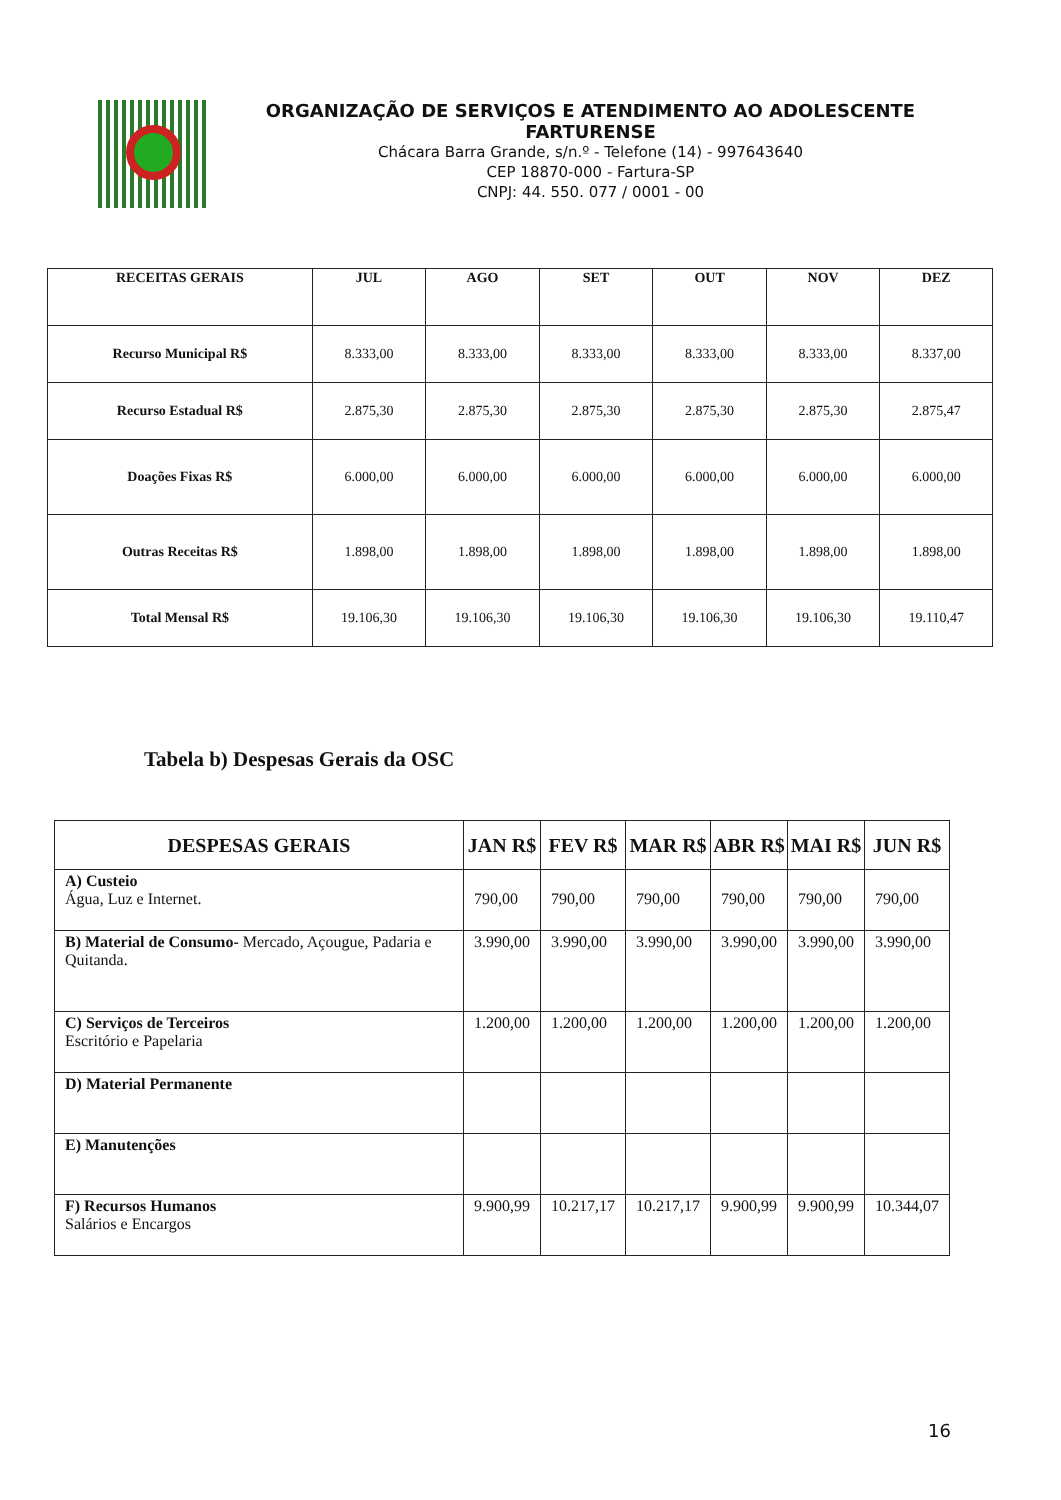ORGANIZAÇÃO DE SERVIÇOS E ATENDIMENTO AO ADOLESCENTE FARTURENSE
Chácara Barra Grande, s/n.º - Telefone (14) - 997643640
CEP 18870-000 - Fartura-SP
CNPJ: 44. 550. 077 / 0001 - 00
| RECEITAS GERAIS | JUL | AGO | SET | OUT | NOV | DEZ |
| --- | --- | --- | --- | --- | --- | --- |
| Recurso Municipal R$ | 8.333,00 | 8.333,00 | 8.333,00 | 8.333,00 | 8.333,00 | 8.337,00 |
| Recurso Estadual R$ | 2.875,30 | 2.875,30 | 2.875,30 | 2.875,30 | 2.875,30 | 2.875,47 |
| Doações Fixas R$ | 6.000,00 | 6.000,00 | 6.000,00 | 6.000,00 | 6.000,00 | 6.000,00 |
| Outras Receitas R$ | 1.898,00 | 1.898,00 | 1.898,00 | 1.898,00 | 1.898,00 | 1.898,00 |
| Total Mensal R$ | 19.106,30 | 19.106,30 | 19.106,30 | 19.106,30 | 19.106,30 | 19.110,47 |
Tabela b) Despesas Gerais da OSC
| DESPESAS GERAIS | JAN R$ | FEV R$ | MAR R$ | ABR R$ | MAI R$ | JUN R$ |
| --- | --- | --- | --- | --- | --- | --- |
| A) Custeio Água, Luz e Internet. | 790,00 | 790,00 | 790,00 | 790,00 | 790,00 | 790,00 |
| B) Material de Consumo- Mercado, Açougue, Padaria e Quitanda. | 3.990,00 | 3.990,00 | 3.990,00 | 3.990,00 | 3.990,00 | 3.990,00 |
| C) Serviços de Terceiros Escritório e Papelaria | 1.200,00 | 1.200,00 | 1.200,00 | 1.200,00 | 1.200,00 | 1.200,00 |
| D) Material Permanente | | | | | | |
| E) Manutenções | | | | | | |
| F) Recursos Humanos Salários e Encargos | 9.900,99 | 10.217,17 | 10.217,17 | 9.900,99 | 9.900,99 | 10.344,07 |
16